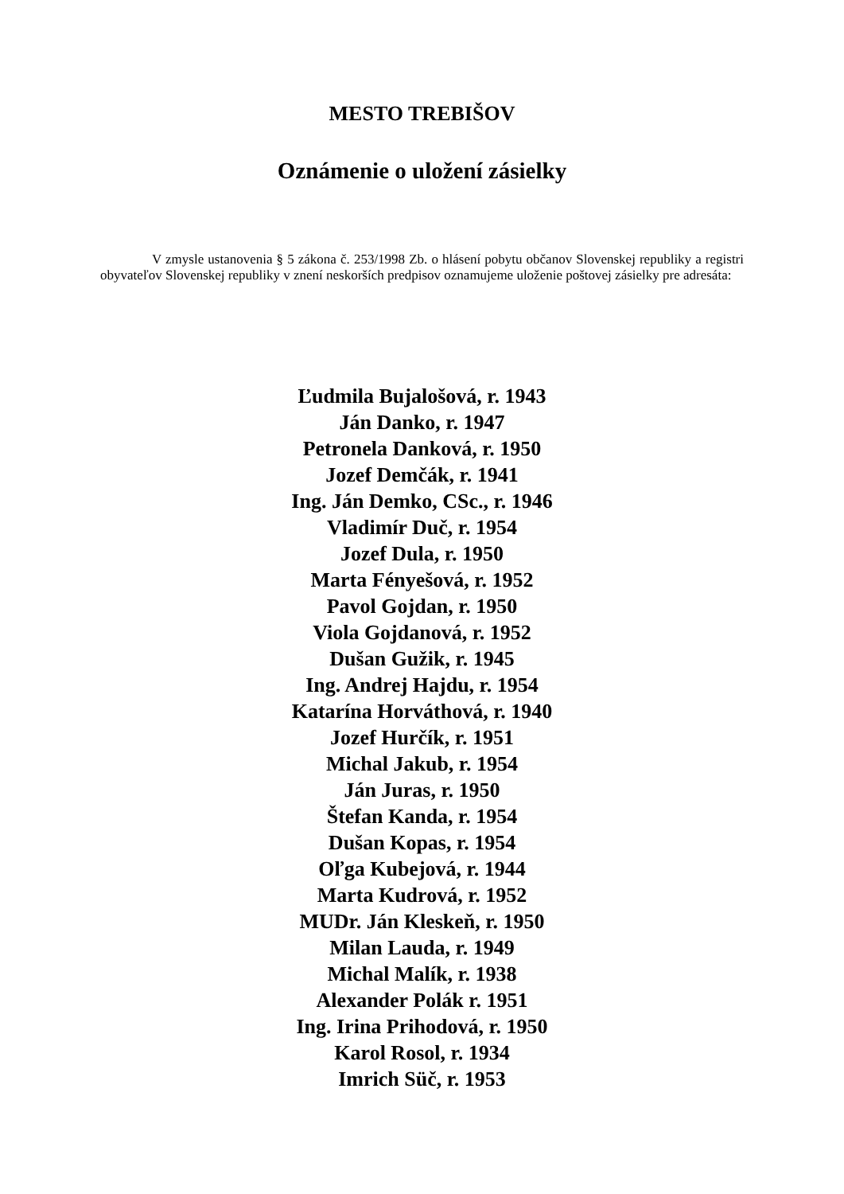MESTO TREBIŠOV
Oznámenie o uložení zásielky
V zmysle ustanovenia § 5 zákona č. 253/1998 Zb. o hlásení pobytu občanov Slovenskej republiky a registri obyvateľov Slovenskej republiky v znení neskorších predpisov oznamujeme uloženie poštovej zásielky pre adresáta:
Ľudmila Bujalošová, r. 1943
Ján Danko, r. 1947
Petronela Danková, r. 1950
Jozef Demčák, r. 1941
Ing. Ján Demko, CSc., r. 1946
Vladimír Duč, r. 1954
Jozef Dula, r. 1950
Marta Fényešová, r. 1952
Pavol Gojdan, r. 1950
Viola Gojdanová, r. 1952
Dušan Gužik, r. 1945
Ing. Andrej Hajdu, r. 1954
Katarína Horváthová, r. 1940
Jozef Hurčík, r. 1951
Michal Jakub, r. 1954
Ján Juras, r. 1950
Štefan Kanda, r. 1954
Dušan Kopas, r. 1954
Oľga Kubejová, r. 1944
Marta Kudrová, r. 1952
MUDr. Ján Kleskeň, r. 1950
Milan Lauda, r. 1949
Michal Malík, r. 1938
Alexander Polák r. 1951
Ing. Irina Prihodová, r. 1950
Karol Rosol, r. 1934
Imrich Süč, r. 1953